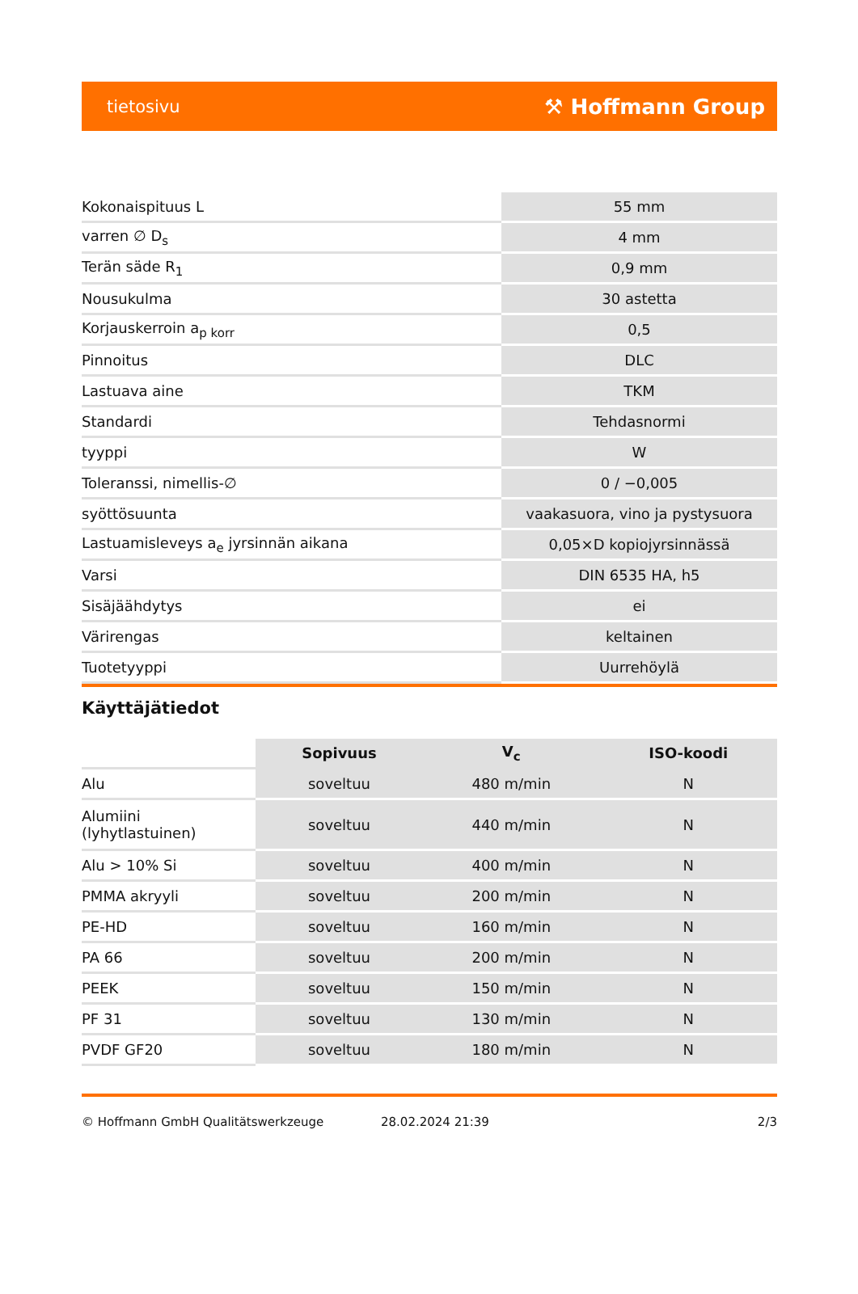tietosivu ⚒ Hoffmann Group
| Kokonaispituus L | 55 mm |
| varren ∅ D<sub>s</sub> | 4 mm |
| Terän säde R<sub>1</sub> | 0,9 mm |
| Nousukulma | 30 astetta |
| Korjauskerroin a<sub>p korr</sub> | 0,5 |
| Pinnoitus | DLC |
| Lastuava aine | TKM |
| Standardi | Tehdasnormi |
| tyyppi | W |
| Toleranssi, nimellis-∅ | 0 / −0,005 |
| syöttösuunta | vaakasuora, vino ja pystysuora |
| Lastuamisleveys a<sub>e</sub> jyrsinnän aikana | 0,05×D kopiojyrsinnässä |
| Varsi | DIN 6535 HA, h5 |
| Sisäjäähdytys | ei |
| Värirengas | keltainen |
| Tuotetyyppi | Uurrehöylä |
Käyttäjätiedot
| | Sopivuus | V<sub>c</sub> | ISO-koodi |
| --- | --- | --- | --- |
| Alu | soveltuu | 480 m/min | N |
| Alumiini (lyhytlastuinen) | soveltuu | 440 m/min | N |
| Alu > 10% Si | soveltuu | 400 m/min | N |
| PMMA akryyli | soveltuu | 200 m/min | N |
| PE-HD | soveltuu | 160 m/min | N |
| PA 66 | soveltuu | 200 m/min | N |
| PEEK | soveltuu | 150 m/min | N |
| PF 31 | soveltuu | 130 m/min | N |
| PVDF GF20 | soveltuu | 180 m/min | N |
© Hoffmann GmbH Qualitätswerkzeuge 28.02.2024 21:39 2/3